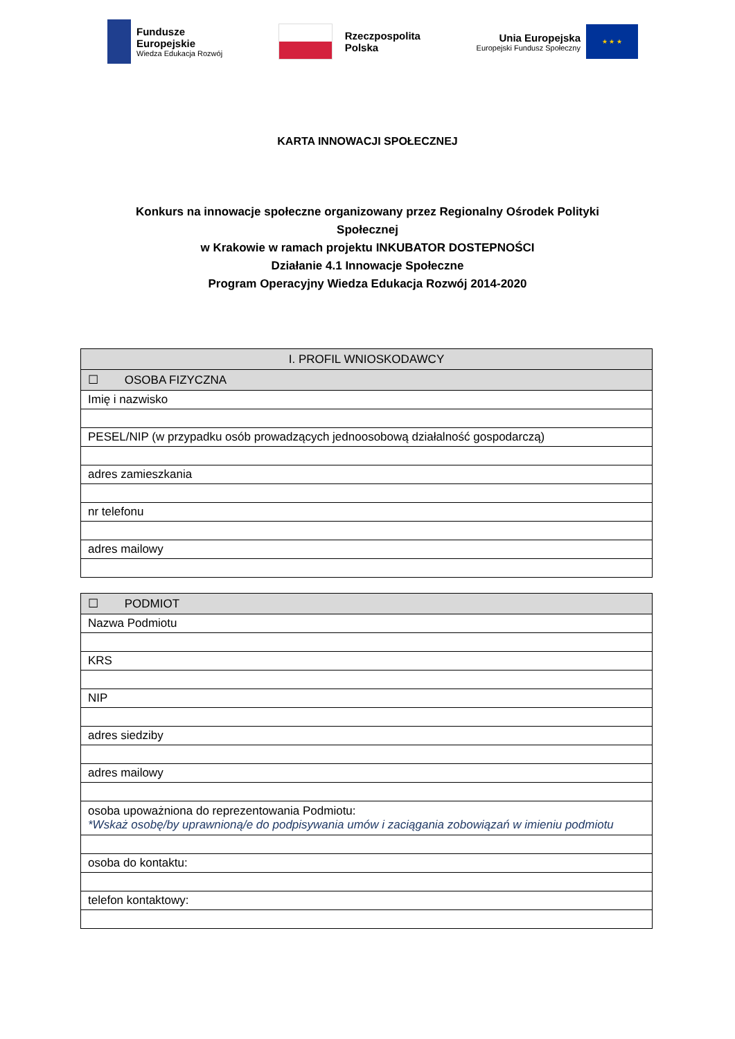Fundusze
Europejskie
Wiedza Edukacja Rozwój
Rzeczpospolita
Polska
Unia Europejska
Europejski Fundusz Społeczny
★ ★ ★
KARTA INNOWACJI SPOŁECZNEJ
Konkurs na innowacje społeczne organizowany przez Regionalny Ośrodek Polityki Społecznej
w Krakowie w ramach projektu INKUBATOR DOSTEPNOŚCI
Działanie 4.1 Innowacje Społeczne
Program Operacyjny Wiedza Edukacja Rozwój 2014-2020
| I. PROFIL WNIOSKODAWCY |
| --- |
| ☐ OSOBA FIZYCZNA |
| Imię i nazwisko |
| PESEL/NIP (w przypadku osób prowadzących jednoosobową działalność gospodarczą) |
| adres zamieszkania |
| nr telefonu |
| adres mailowy |
| ☐ PODMIOT |
| Nazwa Podmiotu |
| KRS |
| NIP |
| adres siedziby |
| adres mailowy |
| osoba upoważniona do reprezentowania Podmiotu: *Wskaż osobę/by uprawnioną/e do podpisywania umów i zaciągania zobowiązań w imieniu podmiotu |
| osoba do kontaktu: |
| telefon kontaktowy: |